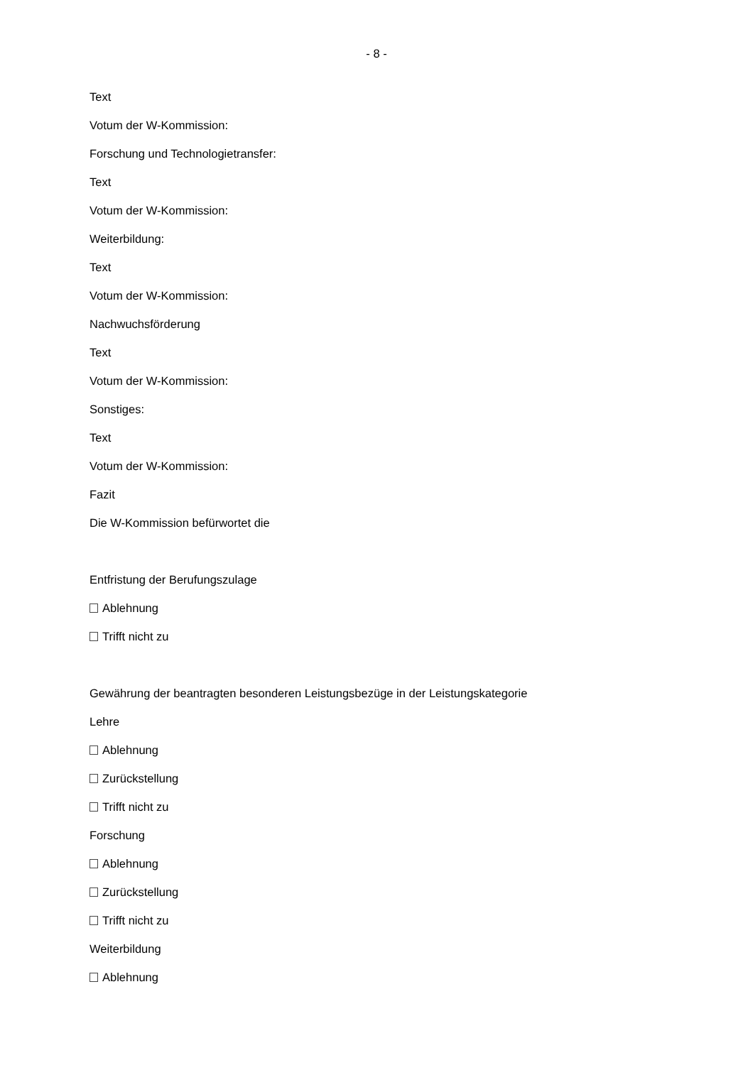- 8 -
Text
Votum der W-Kommission:
Forschung und Technologietransfer:
Text
Votum der W-Kommission:
Weiterbildung:
Text
Votum der W-Kommission:
Nachwuchsförderung
Text
Votum der W-Kommission:
Sonstiges:
Text
Votum der W-Kommission:
Fazit
Die W-Kommission befürwortet die
Entfristung der Berufungszulage
Ablehnung
Trifft nicht zu
Gewährung der beantragten besonderen Leistungsbezüge in der Leistungskategorie
Lehre
Ablehnung
Zurückstellung
Trifft nicht zu
Forschung
Ablehnung
Zurückstellung
Trifft nicht zu
Weiterbildung
Ablehnung